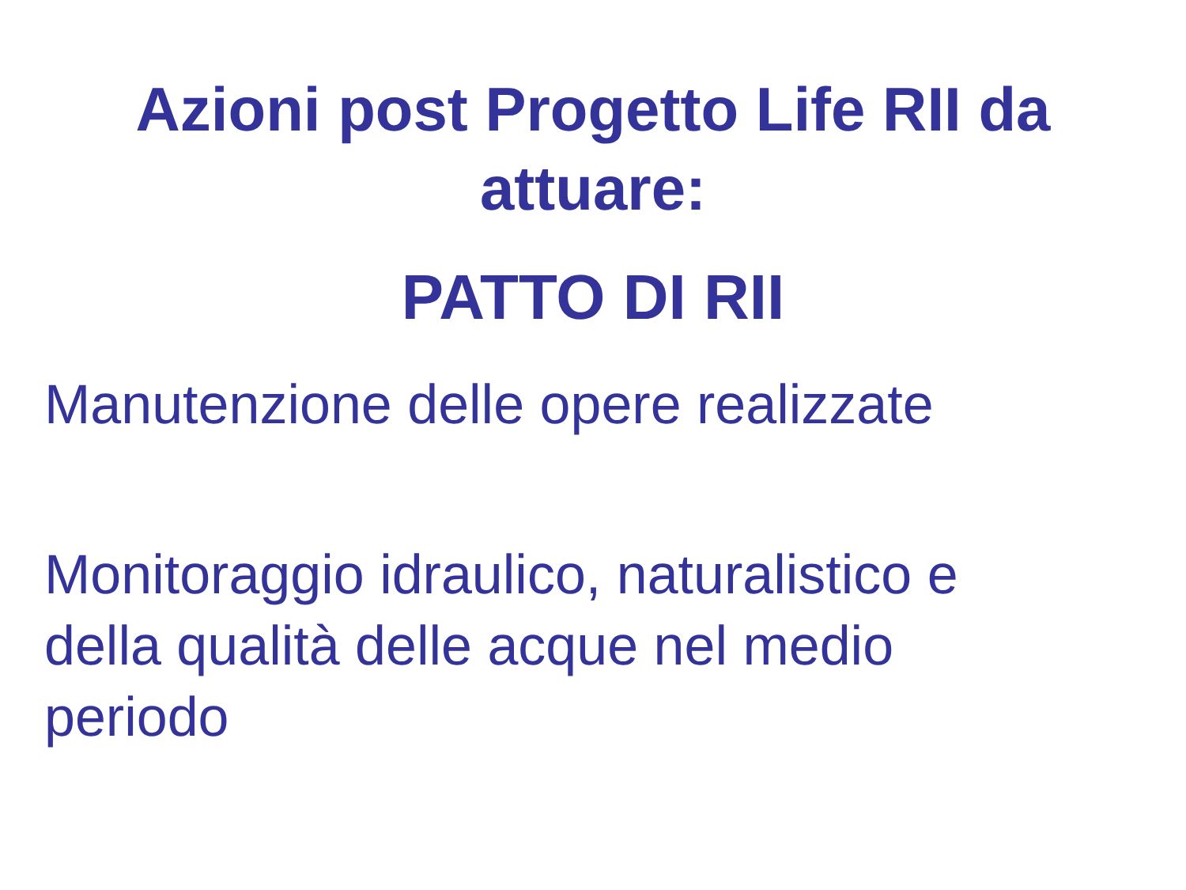Azioni post Progetto Life RII da
attuare:
PATTO DI RII
Manutenzione delle opere realizzate
Monitoraggio idraulico, naturalistico e
della qualità delle acque nel medio
periodo